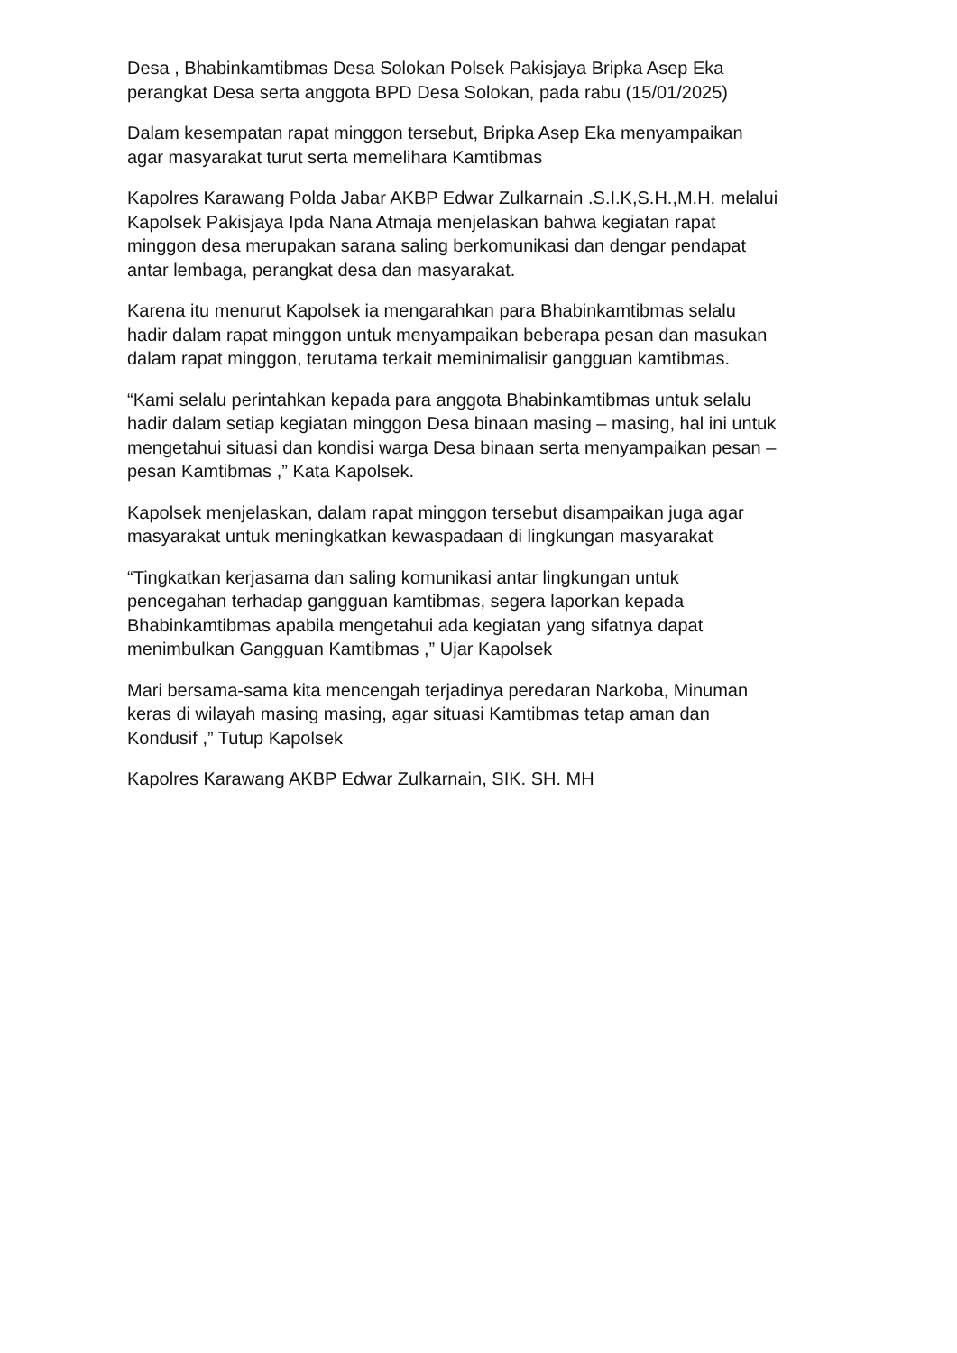Desa , Bhabinkamtibmas Desa Solokan Polsek Pakisjaya Bripka Asep Eka
perangkat Desa serta anggota BPD Desa Solokan, pada rabu (15/01/2025)
Dalam kesempatan rapat minggon tersebut, Bripka Asep Eka menyampaikan
agar masyarakat turut serta memelihara Kamtibmas
Kapolres Karawang Polda Jabar AKBP Edwar Zulkarnain .S.I.K,S.H.,M.H. melalui
Kapolsek Pakisjaya Ipda Nana Atmaja menjelaskan bahwa kegiatan rapat
minggon desa merupakan sarana saling berkomunikasi dan dengar pendapat
antar lembaga, perangkat desa dan masyarakat.
Karena itu menurut Kapolsek ia mengarahkan para Bhabinkamtibmas selalu
hadir dalam rapat minggon untuk menyampaikan beberapa pesan dan masukan
dalam rapat minggon, terutama terkait meminimalisir gangguan kamtibmas.
“Kami selalu perintahkan kepada para anggota Bhabinkamtibmas untuk selalu
hadir dalam setiap kegiatan minggon Desa binaan masing – masing, hal ini untuk
mengetahui situasi dan kondisi warga Desa binaan serta menyampaikan pesan –
pesan Kamtibmas ,” Kata Kapolsek.
Kapolsek menjelaskan, dalam rapat minggon tersebut disampaikan juga agar
masyarakat untuk meningkatkan kewaspadaan di lingkungan masyarakat
“Tingkatkan kerjasama dan saling komunikasi antar lingkungan untuk
pencegahan terhadap gangguan kamtibmas, segera laporkan kepada
Bhabinkamtibmas apabila mengetahui ada kegiatan yang sifatnya dapat
menimbulkan Gangguan Kamtibmas ,” Ujar Kapolsek
Mari bersama-sama kita mencengah terjadinya peredaran Narkoba, Minuman
keras di wilayah masing masing, agar situasi Kamtibmas tetap aman dan
Kondusif ,” Tutup Kapolsek
Kapolres Karawang AKBP Edwar Zulkarnain, SIK. SH. MH